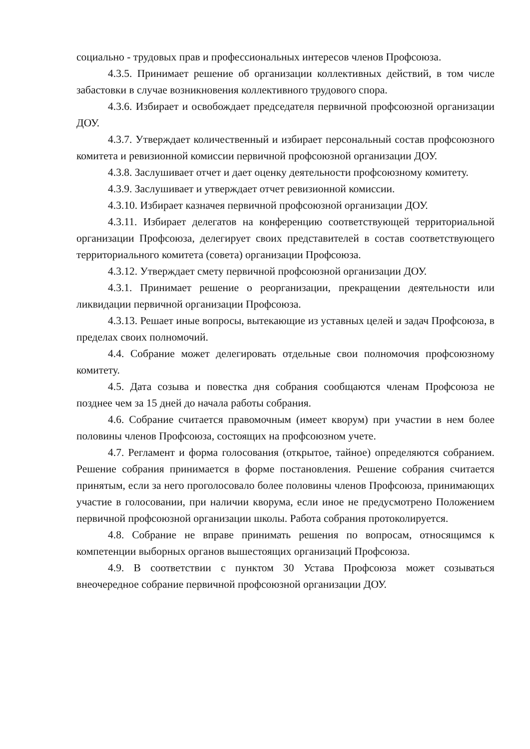социально - трудовых прав и профессиональных интересов членов Профсоюза.
4.3.5. Принимает решение об организации коллективных действий, в том числе забастовки в случае возникновения коллективного трудового спора.
4.3.6. Избирает и освобождает председателя первичной профсоюзной организации ДОУ.
4.3.7. Утверждает количественный и избирает персональный состав профсоюзного комитета и ревизионной комиссии первичной профсоюзной организации ДОУ.
4.3.8. Заслушивает отчет и дает оценку деятельности профсоюзному комитету.
4.3.9. Заслушивает и утверждает отчет ревизионной комиссии.
4.3.10. Избирает казначея первичной профсоюзной организации ДОУ.
4.3.11. Избирает делегатов на конференцию соответствующей территориальной организации Профсоюза, делегирует своих представителей в состав соответствующего территориального комитета (совета) организации Профсоюза.
4.3.12. Утверждает смету первичной профсоюзной организации ДОУ.
4.3.1. Принимает решение о реорганизации, прекращении деятельности или ликвидации первичной организации Профсоюза.
4.3.13. Решает иные вопросы, вытекающие из уставных целей и задач Профсоюза, в пределах своих полномочий.
4.4. Собрание может делегировать отдельные свои полномочия профсоюзному комитету.
4.5. Дата созыва и повестка дня собрания сообщаются членам Профсоюза не позднее чем за 15 дней до начала работы собрания.
4.6. Собрание считается правомочным (имеет кворум) при участии в нем более половины членов Профсоюза, состоящих на профсоюзном учете.
4.7. Регламент и форма голосования (открытое, тайное) определяются собранием. Решение собрания принимается в форме постановления. Решение собрания считается принятым, если за него проголосовало более половины членов Профсоюза, принимающих участие в голосовании, при наличии кворума, если иное не предусмотрено Положением первичной профсоюзной организации школы. Работа собрания протоколируется.
4.8. Собрание не вправе принимать решения по вопросам, относящимся к компетенции выборных органов вышестоящих организаций Профсоюза.
4.9. В соответствии с пунктом 30 Устава Профсоюза может созываться внеочередное собрание первичной профсоюзной организации ДОУ.